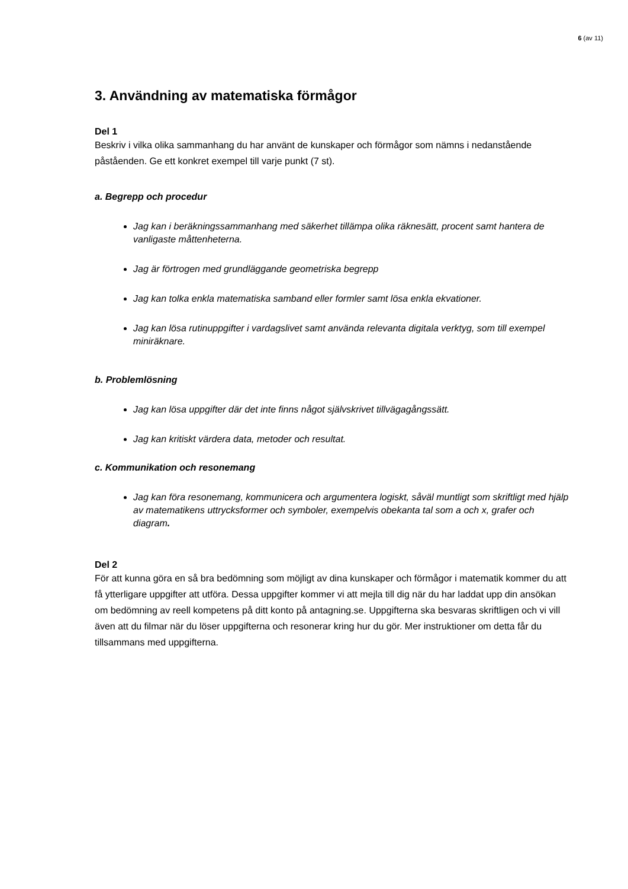6 (av 11)
3. Användning av matematiska förmågor
Del 1
Beskriv i vilka olika sammanhang du har använt de kunskaper och förmågor som nämns i nedanstående påståenden. Ge ett konkret exempel till varje punkt (7 st).
a. Begrepp och procedur
Jag kan i beräkningssammanhang med säkerhet tillämpa olika räknesätt, procent samt hantera de vanligaste måttenheterna.
Jag är förtrogen med grundläggande geometriska begrepp
Jag kan tolka enkla matematiska samband eller formler samt lösa enkla ekvationer.
Jag kan lösa rutinuppgifter i vardagslivet samt använda relevanta digitala verktyg, som till exempel miniräknare.
b. Problemlösning
Jag kan lösa uppgifter där det inte finns något självskrivet tillvägagångssätt.
Jag kan kritiskt värdera data, metoder och resultat.
c. Kommunikation och resonemang
Jag kan föra resonemang, kommunicera och argumentera logiskt, såväl muntligt som skriftligt med hjälp av matematikens uttrycksformer och symboler, exempelvis obekanta tal som a och x, grafer och diagram.
Del 2
För att kunna göra en så bra bedömning som möjligt av dina kunskaper och förmågor i matematik kommer du att få ytterligare uppgifter att utföra. Dessa uppgifter kommer vi att mejla till dig när du har laddat upp din ansökan om bedömning av reell kompetens på ditt konto på antagning.se. Uppgifterna ska besvaras skriftligen och vi vill även att du filmar när du löser uppgifterna och resonerar kring hur du gör. Mer instruktioner om detta får du tillsammans med uppgifterna.